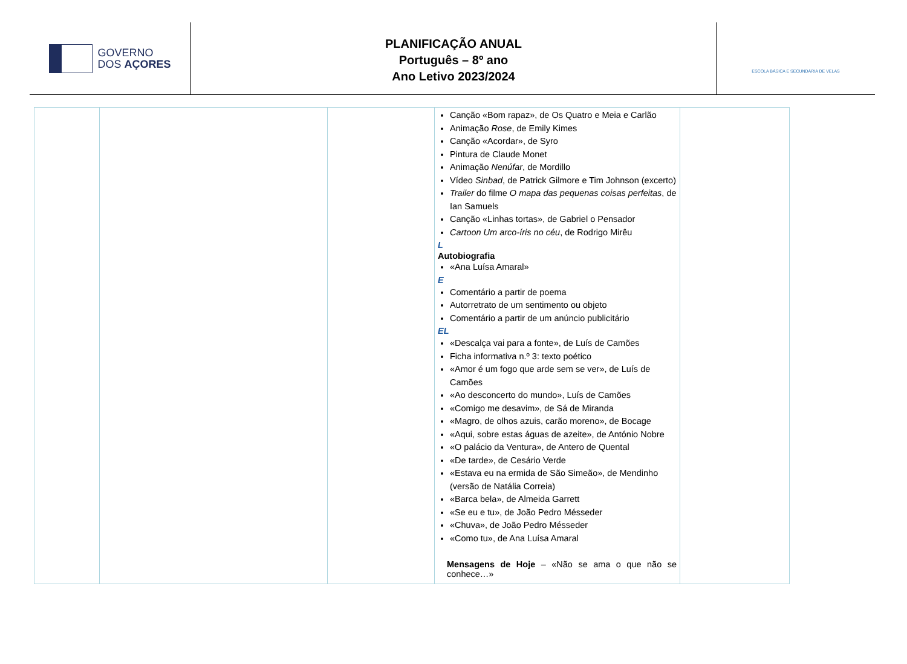GOVERNO
DOS AÇORES
PLANIFICAÇÃO ANUAL
Português – 8º ano
Ano Letivo 2023/2024
ESCOLA BÁSICA E SECUNDÁRIA DE VELAS
| | | | Canção «Bom rapaz», de Os Quatro e Meia e Carlão Animação Rose , de Emily Kimes Canção «Acordar», de Syro Pintura de Claude Monet Animação Nenúfar , de Mordillo Vídeo Sinbad , de Patrick Gilmore e Tim Johnson (excerto) Trailer do filme O mapa das pequenas coisas perfeitas , de Ian Samuels Canção «Linhas tortas», de Gabriel o Pensador Cartoon Um arco-íris no céu , de Rodrigo Mirêu L Autobiografia «Ana Luísa Amaral» E Comentário a partir de poema Autorretrato de um sentimento ou objeto Comentário a partir de um anúncio publicitário EL «Descalça vai para a fonte», de Luís de Camões Ficha informativa n.º 3: texto poético «Amor é um fogo que arde sem se ver», de Luís de Camões «Ao desconcerto do mundo», Luís de Camões «Comigo me desavim», de Sá de Miranda «Magro, de olhos azuis, carão moreno», de Bocage «Aqui, sobre estas águas de azeite», de António Nobre «O palácio da Ventura», de Antero de Quental «De tarde», de Cesário Verde «Estava eu na ermida de São Simeão», de Mendinho (versão de Natália Correia) «Barca bela», de Almeida Garrett «Se eu e tu», de João Pedro Mésseder «Chuva», de João Pedro Mésseder «Como tu», de Ana Luísa Amaral Mensagens de Hoje – «Não se ama o que não se conhece…» | |